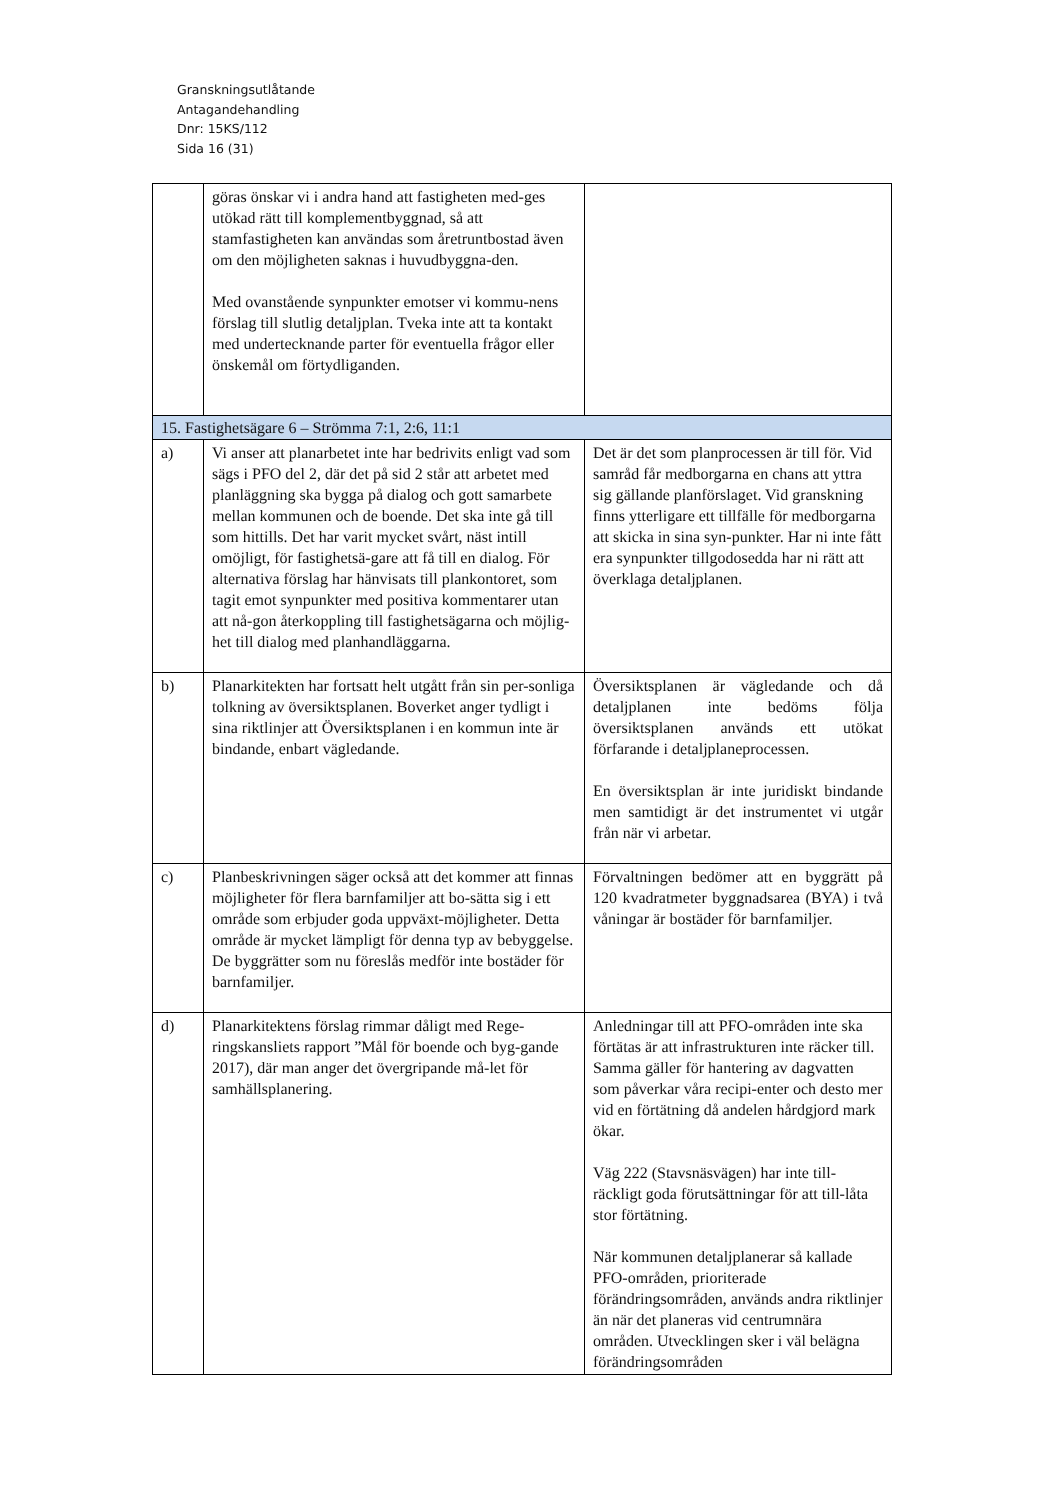Granskningsutlåtande
Antagandehandling
Dnr: 15KS/112
Sida 16 (31)
| | göras önskar vi i andra hand att fastigheten med-ges utökad rätt till komplementbyggnad, så att stamfastigheten kan användas som åretruntbostad även om den möjligheten saknas i huvudbyggna-den. Med ovanstående synpunkter emotser vi kommu-nens förslag till slutlig detaljplan. Tveka inte att ta kontakt med undertecknande parter för eventuella frågor eller önskemål om förtydliganden. | |
| 15. Fastighetsägare 6 – Strömma 7:1, 2:6, 11:1 | | |
| a) | Vi anser att planarbetet inte har bedrivits enligt vad som sägs i PFO del 2, där det på sid 2 står att arbetet med planläggning ska bygga på dialog och gott samarbete mellan kommunen och de boende. Det ska inte gå till som hittills. Det har varit mycket svårt, näst intill omöjligt, för fastighetsä-gare att få till en dialog. För alternativa förslag har hänvisats till plankontoret, som tagit emot synpunkter med positiva kommentarer utan att nå-gon återkoppling till fastighetsägarna och möjlig-het till dialog med planhandläggarna. | Det är det som planprocessen är till för. Vid samråd får medborgarna en chans att yttra sig gällande planförslaget. Vid granskning finns ytterligare ett tillfälle för medborgarna att skicka in sina syn-punkter. Har ni inte fått era synpunkter tillgodosedda har ni rätt att överklaga detaljplanen. |
| b) | Planarkitekten har fortsatt helt utgått från sin per-sonliga tolkning av översiktsplanen. Boverket anger tydligt i sina riktlinjer att Översiktsplanen i en kommun inte är bindande, enbart vägledande. | Översiktsplanen är vägledande och då detaljplanen inte bedöms följa översiktsplanen används ett utökat förfarande i detaljplaneprocessen. En översiktsplan är inte juridiskt bindande men samtidigt är det instrumentet vi utgår från när vi arbetar. |
| c) | Planbeskrivningen säger också att det kommer att finnas möjligheter för flera barnfamiljer att bo-sätta sig i ett område som erbjuder goda uppväxt-möjligheter. Detta område är mycket lämpligt för denna typ av bebyggelse. De byggrätter som nu föreslås medför inte bostäder för barnfamiljer. | Förvaltningen bedömer att en byggrätt på 120 kvadratmeter byggnadsarea (BYA) i två våningar är bostäder för barnfamiljer. |
| d) | Planarkitektens förslag rimmar dåligt med Rege-ringskansliets rapport ”Mål för boende och byg-gande 2017), där man anger det övergripande må-let för samhällsplanering. | Anledningar till att PFO-områden inte ska förtätas är att infrastrukturen inte räcker till. Samma gäller för hantering av dagvatten som påverkar våra recipi-enter och desto mer vid en förtätning då andelen hårdgjord mark ökar. Väg 222 (Stavsnäsvägen) har inte till-räckligt goda förutsättningar för att till-låta stor förtätning. När kommunen detaljplanerar så kallade PFO-områden, prioriterade förändringsområden, används andra riktlinjer än när det planeras vid centrumnära områden. Utvecklingen sker i väl belägna förändringsområden |